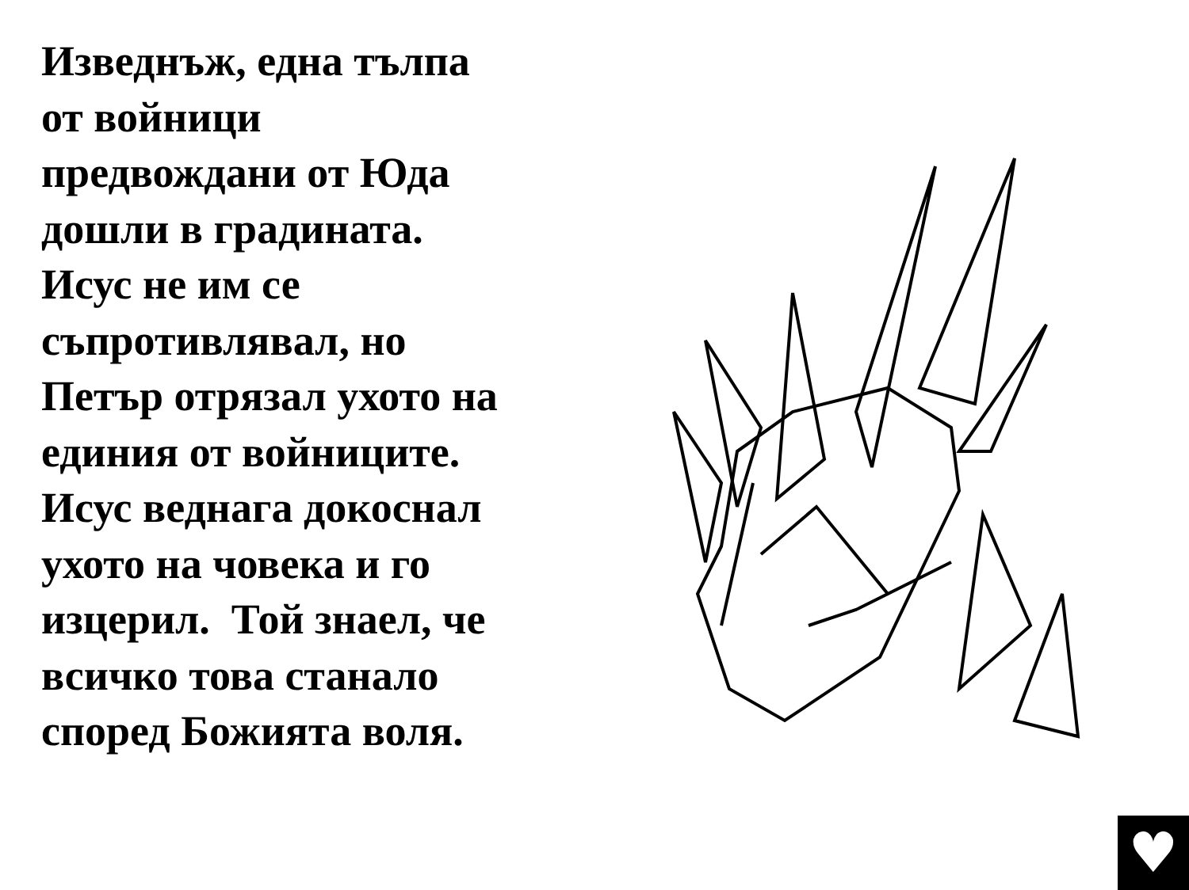Изведнъж, една тълпа
от войници
предвождани от Юда
дошли в градината.
Исус не им се
съпротивлявал, но
Петър отрязал ухото на
единия от войниците.
Исус веднага докоснал
ухото на човека и го
изцерил. Той знаел, че
всичко това станало
според Божията воля.
♥